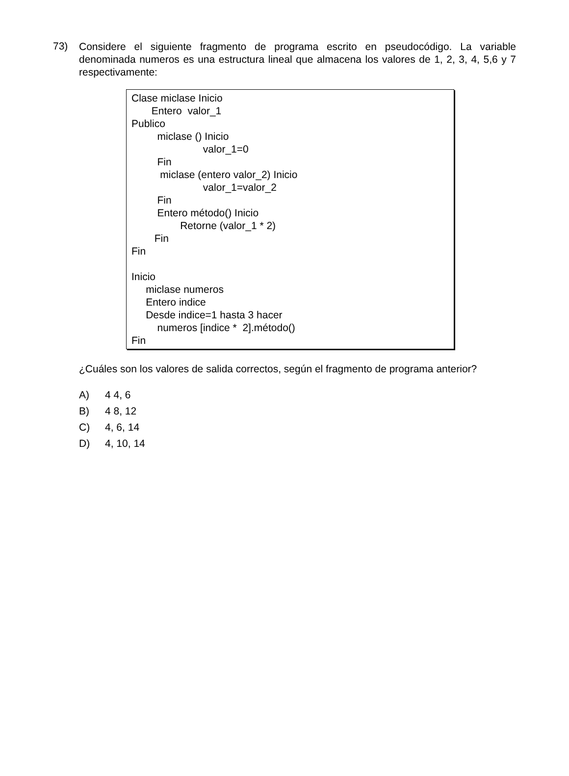73)
Considere el siguiente fragmento de programa escrito en pseudocódigo. La variable denominada numeros es una estructura lineal que almacena los valores de 1, 2, 3, 4, 5,6 y 7 respectivamente:
Clase miclase Inicio
Entero valor_1
Publico
miclase () Inicio
valor_1=0
Fin
miclase (entero valor_2) Inicio
valor_1=valor_2
Fin
Entero método() Inicio
Retorne (valor_1 * 2)
Fin
Fin
Inicio
miclase numeros
Entero indice
Desde indice=1 hasta 3 hacer
numeros [indice * 2].método()
Fin
¿Cuáles son los valores de salida correctos, según el fragmento de programa anterior?
A) 4 4, 6
B) 4 8, 12
C) 4, 6, 14
D) 4, 10, 14